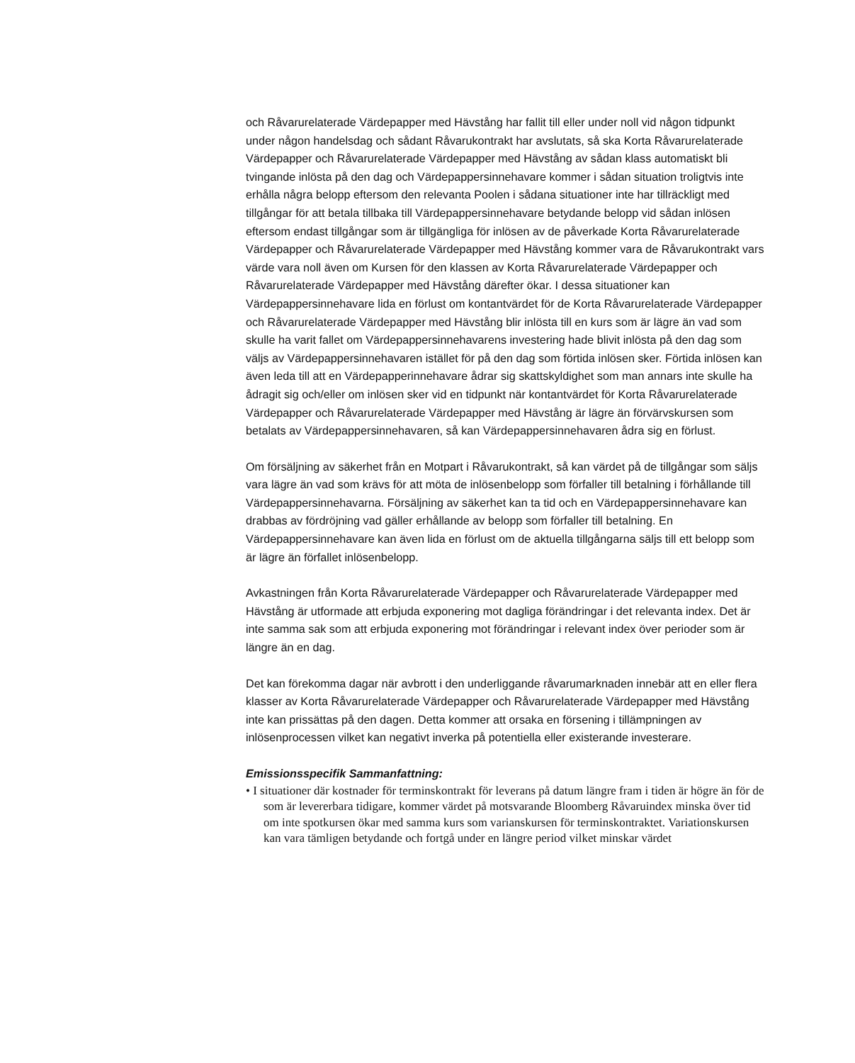och Råvarurelaterade Värdepapper med Hävstång har fallit till eller under noll vid någon tidpunkt under någon handelsdag och sådant Råvarukontrakt har avslutats, så ska Korta Råvarurelaterade Värdepapper och Råvarurelaterade Värdepapper med Hävstång av sådan klass automatiskt bli tvingande inlösta på den dag och Värdepappersinnehavare kommer i sådan situation troligtvis inte erhålla några belopp eftersom den relevanta Poolen i sådana situationer inte har tillräckligt med tillgångar för att betala tillbaka till Värdepappersinnehavare betydande belopp vid sådan inlösen eftersom endast tillgångar som är tillgängliga för inlösen av de påverkade Korta Råvarurelaterade Värdepapper och Råvarurelaterade Värdepapper med Hävstång kommer vara de Råvarukontrakt vars värde vara noll även om Kursen för den klassen av Korta Råvarurelaterade Värdepapper och Råvarurelaterade Värdepapper med Hävstång därefter ökar. I dessa situationer kan Värdepappersinnehavare lida en förlust om kontantvärdet för de Korta Råvarurelaterade Värdepapper och Råvarurelaterade Värdepapper med Hävstång blir inlösta till en kurs som är lägre än vad som skulle ha varit fallet om Värdepappersinnehavarens investering hade blivit inlösta på den dag som väljs av Värdepappersinnehavaren istället för på den dag som förtida inlösen sker. Förtida inlösen kan även leda till att en Värdepapperinnehavare ådrar sig skattskyldighet som man annars inte skulle ha ådragit sig och/eller om inlösen sker vid en tidpunkt när kontantvärdet för Korta Råvarurelaterade Värdepapper och Råvarurelaterade Värdepapper med Hävstång är lägre än förvärvskursen som betalats av Värdepappersinnehavaren, så kan Värdepappersinnehavaren ådra sig en förlust.
Om försäljning av säkerhet från en Motpart i Råvarukontrakt, så kan värdet på de tillgångar som säljs vara lägre än vad som krävs för att möta de inlösenbelopp som förfaller till betalning i förhållande till Värdepappersinnehavarna. Försäljning av säkerhet kan ta tid och en Värdepappersinnehavare kan drabbas av fördröjning vad gäller erhållande av belopp som förfaller till betalning. En Värdepappersinnehavare kan även lida en förlust om de aktuella tillgångarna säljs till ett belopp som är lägre än förfallet inlösenbelopp.
Avkastningen från Korta Råvarurelaterade Värdepapper och Råvarurelaterade Värdepapper med Hävstång är utformade att erbjuda exponering mot dagliga förändringar i det relevanta index. Det är inte samma sak som att erbjuda exponering mot förändringar i relevant index över perioder som är längre än en dag.
Det kan förekomma dagar när avbrott i den underliggande råvarumarknaden innebär att en eller flera klasser av Korta Råvarurelaterade Värdepapper och Råvarurelaterade Värdepapper med Hävstång inte kan prissättas på den dagen. Detta kommer att orsaka en försening i tillämpningen av inlösenprocessen vilket kan negativt inverka på potentiella eller existerande investerare.
Emissionsspecifik Sammanfattning:
• I situationer där kostnader för terminskontrakt för leverans på datum längre fram i tiden är högre än för de som är levererbara tidigare, kommer värdet på motsvarande Bloomberg Råvaruindex minska över tid om inte spotkursen ökar med samma kurs som varianskursen för terminskontraktet. Variationskursen kan vara tämligen betydande och fortgå under en längre period vilket minskar värdet